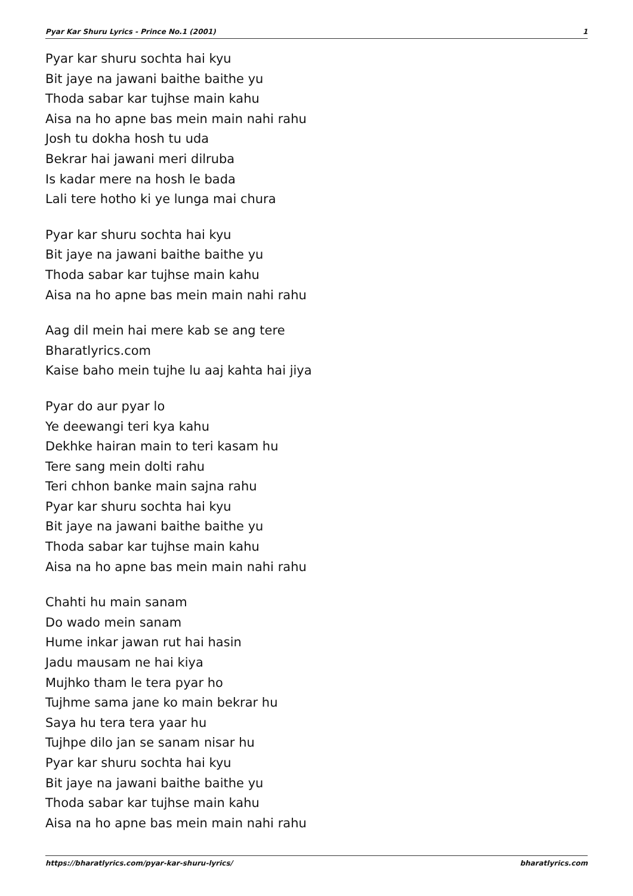Pyar Kar Shuru Lyrics - Prince No.1 (2001) 1
Pyar kar shuru sochta hai kyu
Bit jaye na jawani baithe baithe yu
Thoda sabar kar tujhse main kahu
Aisa na ho apne bas mein main nahi rahu
Josh tu dokha hosh tu uda
Bekrar hai jawani meri dilruba
Is kadar mere na hosh le bada
Lali tere hotho ki ye lunga mai chura
Pyar kar shuru sochta hai kyu
Bit jaye na jawani baithe baithe yu
Thoda sabar kar tujhse main kahu
Aisa na ho apne bas mein main nahi rahu
Aag dil mein hai mere kab se ang tere
Bharatlyrics.com
Kaise baho mein tujhe lu aaj kahta hai jiya
Pyar do aur pyar lo
Ye deewangi teri kya kahu
Dekhke hairan main to teri kasam hu
Tere sang mein dolti rahu
Teri chhon banke main sajna rahu
Pyar kar shuru sochta hai kyu
Bit jaye na jawani baithe baithe yu
Thoda sabar kar tujhse main kahu
Aisa na ho apne bas mein main nahi rahu
Chahti hu main sanam
Do wado mein sanam
Hume inkar jawan rut hai hasin
Jadu mausam ne hai kiya
Mujhko tham le tera pyar ho
Tujhme sama jane ko main bekrar hu
Saya hu tera tera yaar hu
Tujhpe dilo jan se sanam nisar hu
Pyar kar shuru sochta hai kyu
Bit jaye na jawani baithe baithe yu
Thoda sabar kar tujhse main kahu
Aisa na ho apne bas mein main nahi rahu
https://bharatlyrics.com/pyar-kar-shuru-lyrics/ bharatlyrics.com